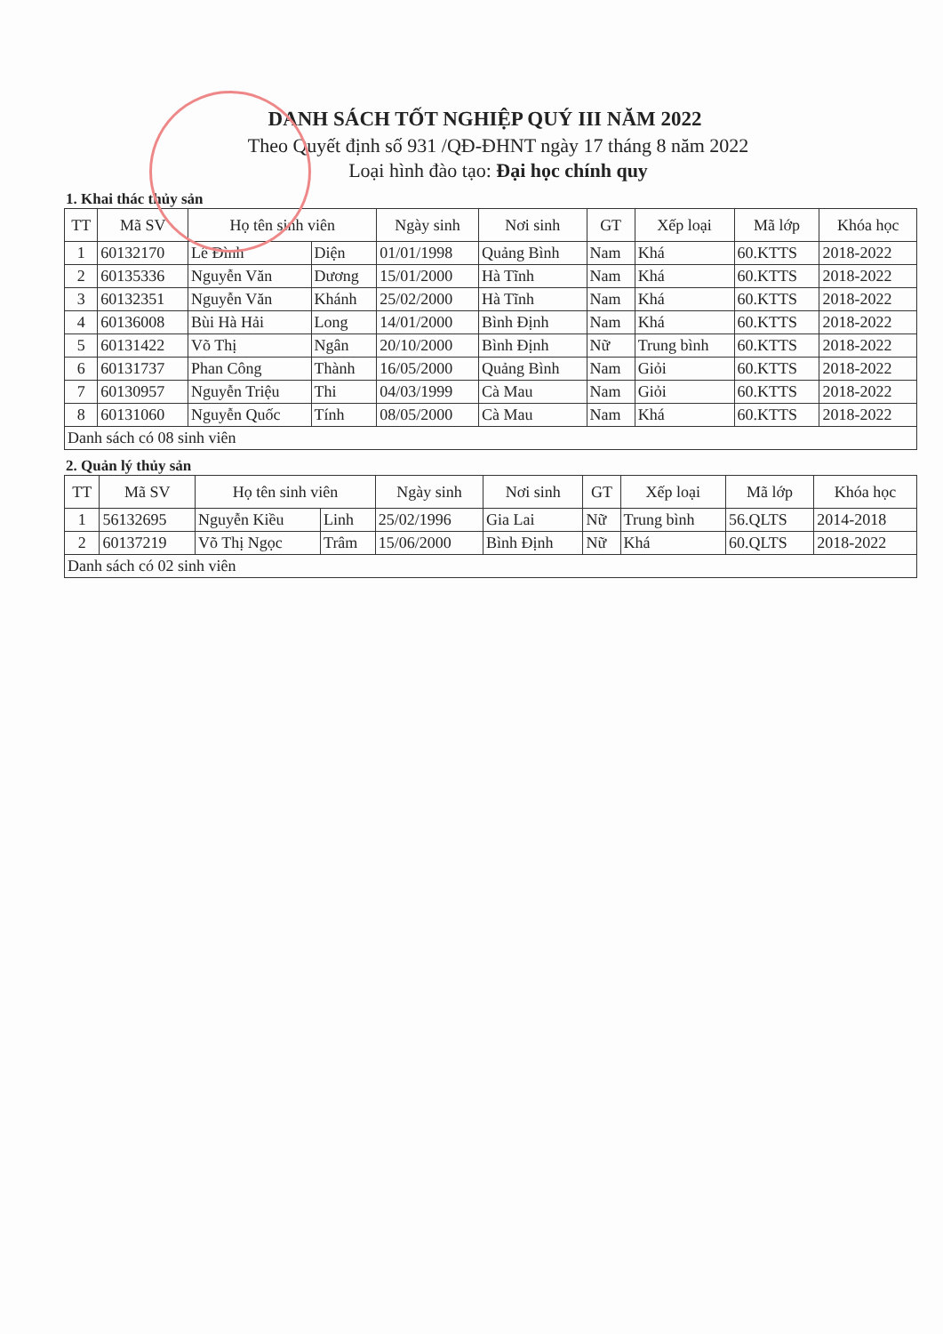DANH SÁCH TỐT NGHIỆP QUÝ III NĂM 2022
Theo Quyết định số 931 /QĐ-ĐHNT ngày 17 tháng 8 năm 2022
Loại hình đào tạo: Đại học chính quy
1. Khai thác thủy sản
| TT | Mã SV | Họ tên sinh viên | | Ngày sinh | Nơi sinh | GT | Xếp loại | Mã lớp | Khóa học |
| --- | --- | --- | --- | --- | --- | --- | --- | --- | --- |
| 1 | 60132170 | Lê Đình | Diện | 01/01/1998 | Quảng Bình | Nam | Khá | 60.KTTS | 2018-2022 |
| 2 | 60135336 | Nguyễn Văn | Dương | 15/01/2000 | Hà Tĩnh | Nam | Khá | 60.KTTS | 2018-2022 |
| 3 | 60132351 | Nguyễn Văn | Khánh | 25/02/2000 | Hà Tĩnh | Nam | Khá | 60.KTTS | 2018-2022 |
| 4 | 60136008 | Bùi Hà Hải | Long | 14/01/2000 | Bình Định | Nam | Khá | 60.KTTS | 2018-2022 |
| 5 | 60131422 | Võ Thị | Ngân | 20/10/2000 | Bình Định | Nữ | Trung bình | 60.KTTS | 2018-2022 |
| 6 | 60131737 | Phan Công | Thành | 16/05/2000 | Quảng Bình | Nam | Giỏi | 60.KTTS | 2018-2022 |
| 7 | 60130957 | Nguyễn Triệu | Thi | 04/03/1999 | Cà Mau | Nam | Giỏi | 60.KTTS | 2018-2022 |
| 8 | 60131060 | Nguyễn Quốc | Tính | 08/05/2000 | Cà Mau | Nam | Khá | 60.KTTS | 2018-2022 |
| Danh sách có 08 sinh viên | | | | | | | | | |
2. Quản lý thủy sản
| TT | Mã SV | Họ tên sinh viên | | Ngày sinh | Nơi sinh | GT | Xếp loại | Mã lớp | Khóa học |
| --- | --- | --- | --- | --- | --- | --- | --- | --- | --- |
| 1 | 56132695 | Nguyễn Kiều | Linh | 25/02/1996 | Gia Lai | Nữ | Trung bình | 56.QLTS | 2014-2018 |
| 2 | 60137219 | Võ Thị Ngọc | Trâm | 15/06/2000 | Bình Định | Nữ | Khá | 60.QLTS | 2018-2022 |
| Danh sách có 02 sinh viên | | | | | | | | | |